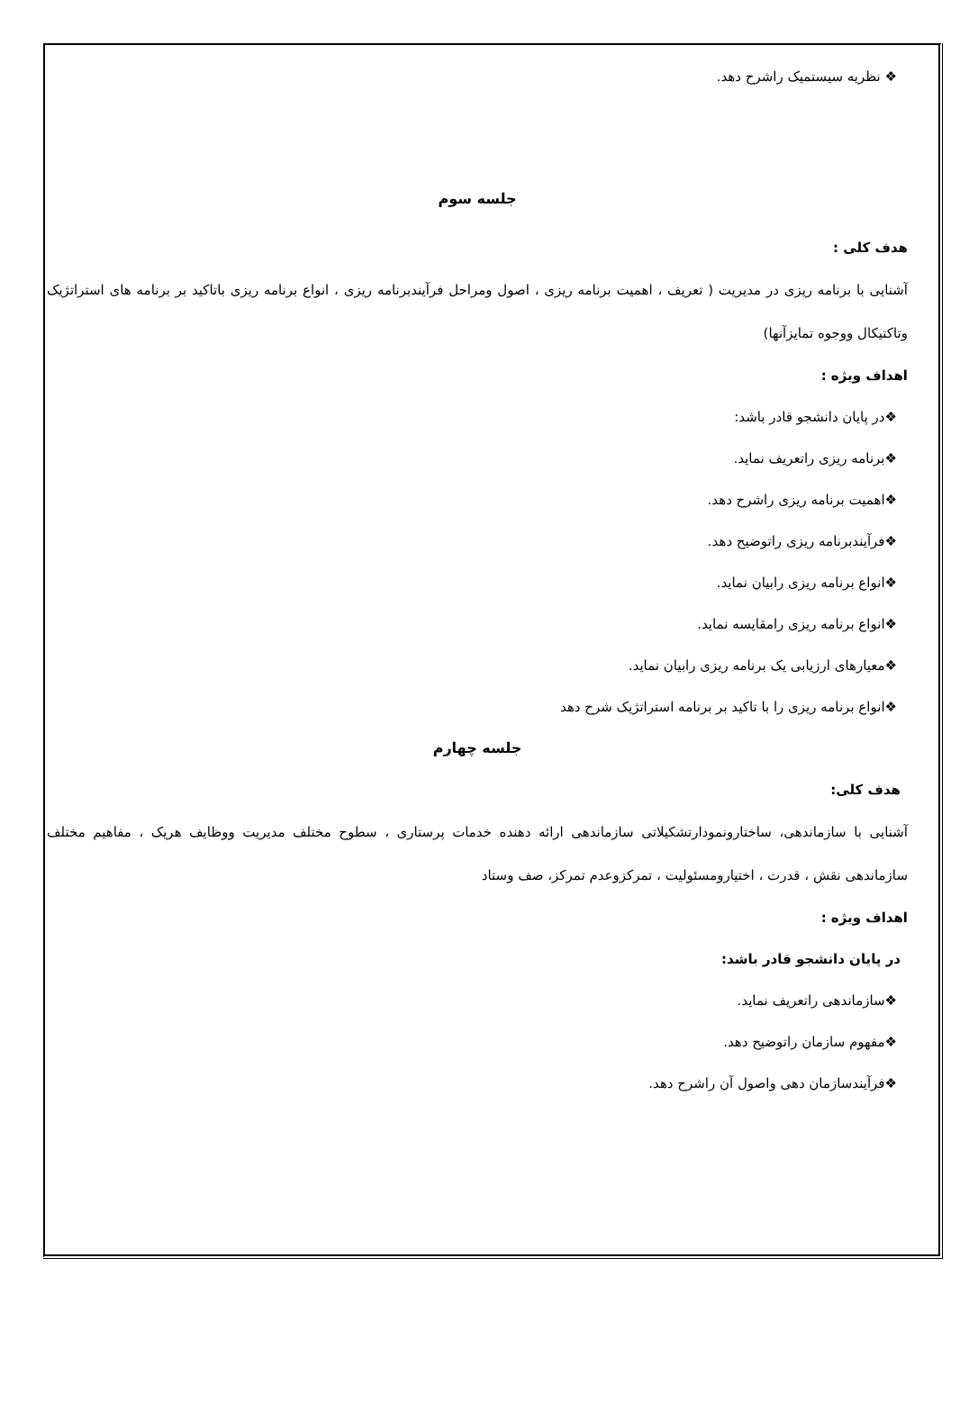❖ نظریه سیستمیک راشرح دهد.
جلسه سوم
هدف کلی :
آشنایی با برنامه ریزی در مدیریت ( تعریف ، اهمیت برنامه ریزی ، اصول ومراحل فرآیندبرنامه ریزی ، انواع برنامه ریزی باتاکید بر برنامه های استراتژیک وتاکتیکال ووجوه تمایزآنها)
اهداف ویژه :
❖در پایان دانشجو قادر باشد:
❖برنامه ریزی راتعریف نماید.
❖اهمیت برنامه ریزی راشرح دهد.
❖فرآیندبرنامه ریزی راتوضیح دهد.
❖انواع برنامه ریزی رابیان نماید.
❖انواع برنامه ریزی رامقایسه نماید.
❖معیارهای ارزیابی یک برنامه ریزی رابیان نماید.
❖انواع برنامه ریزی را با تاکید بر برنامه استراتژیک شرح دهد
جلسه چهارم
هدف کلی:
آشنایی با سازماندهی، ساختارونمودارتشکیلاتی سازماندهی ارائه دهنده خدمات پرستاری ، سطوح مختلف مدیریت ووظایف هریک ، مفاهیم مختلف سازماندهی نقش ، قدرت ، اختیارومسئولیت ، تمرکزوعدم تمرکز، صف وستاد
اهداف ویژه :
در پایان دانشجو قادر باشد:
❖سازماندهی راتعریف نماید.
❖مفهوم سازمان راتوضیح دهد.
❖فرآیندسازمان دهی واصول آن راشرح دهد.